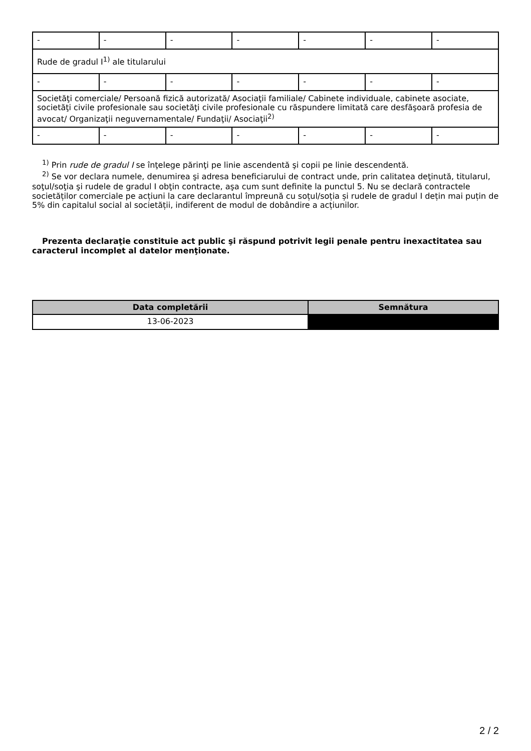| - | - | - | - | - | - | - |
| Rude de gradul I<sup>1)</sup> ale titularului | | | | | | |
| - | - | - | - | - | - | - |
| Societăţi comerciale/ Persoană fizică autorizată/ Asociaţii familiale/ Cabinete individuale, cabinete asociate, societăţi civile profesionale sau societăţi civile profesionale cu răspundere limitată care desfăşoară profesia de avocat/ Organizaţii neguvernamentale/ Fundaţii/ Asociaţii<sup>2)</sup> | | | | | | |
| - | - | - | - | - | - | - |
<sup>1)</sup> Prin rude de gradul I se înţelege părinţi pe linie ascendentă şi copii pe linie descendentă.
<sup>2)</sup> Se vor declara numele, denumirea şi adresa beneficiarului de contract unde, prin calitatea deţinută, titularul, soţul/soţia şi rudele de gradul I obţin contracte, aşa cum sunt definite la punctul 5. Nu se declară contractele societăților comerciale pe acțiuni la care declarantul împreună cu soțul/soția și rudele de gradul I dețin mai puțin de 5% din capitalul social al societății, indiferent de modul de dobândire a acțiunilor.
Prezenta declaraţie constituie act public şi răspund potrivit legii penale pentru inexactitatea sau caracterul incomplet al datelor menţionate.
| Data completării | Semnătura |
| --- | --- |
| 13-06-2023 | |
2 / 2